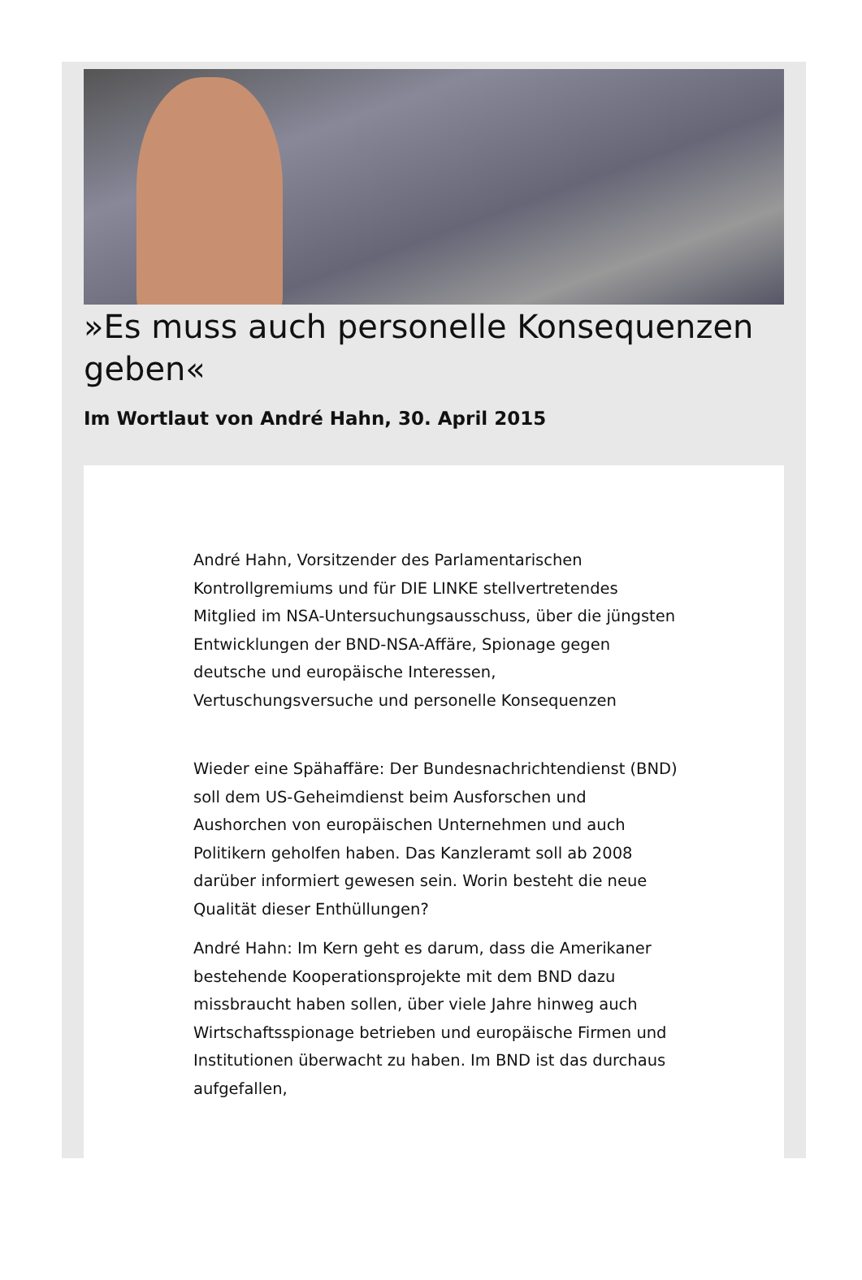»Es muss auch personelle Konsequenzen geben«
Im Wortlaut von André Hahn, 30. April 2015
André Hahn, Vorsitzender des Parlamentarischen Kontrollgremiums und für DIE LINKE stellvertretendes Mitglied im NSA-Untersuchungsausschuss, über die jüngsten Entwicklungen der BND-NSA-Affäre, Spionage gegen deutsche und europäische Interessen, Vertuschungsversuche und personelle Konsequenzen
Wieder eine Spähaffäre: Der Bundesnachrichtendienst (BND) soll dem US-Geheimdienst beim Ausforschen und Aushorchen von europäischen Unternehmen und auch Politikern geholfen haben. Das Kanzleramt soll ab 2008 darüber informiert gewesen sein. Worin besteht die neue Qualität dieser Enthüllungen?
André Hahn: Im Kern geht es darum, dass die Amerikaner bestehende Kooperationsprojekte mit dem BND dazu missbraucht haben sollen, über viele Jahre hinweg auch Wirtschaftsspionage betrieben und europäische Firmen und Institutionen überwacht zu haben. Im BND ist das durchaus aufgefallen,